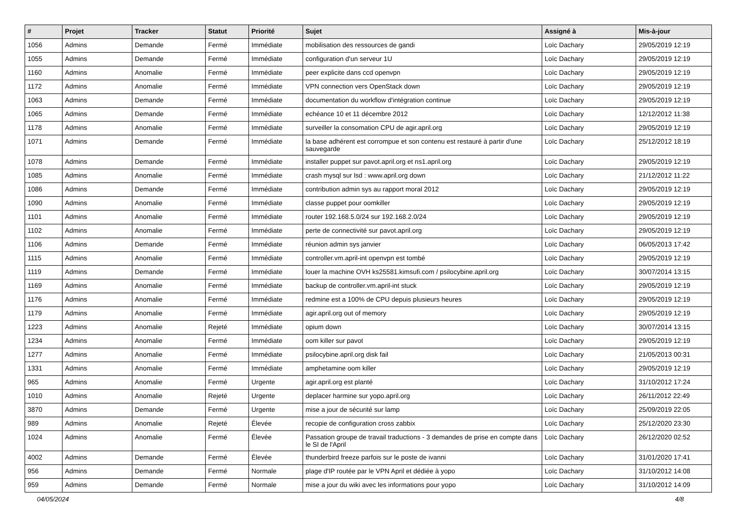| # | Projet | Tracker | Statut | Priorité | Sujet | Assigné à | Mis-à-jour |
| --- | --- | --- | --- | --- | --- | --- | --- |
| 1056 | Admins | Demande | Fermé | Immédiate | mobilisation des ressources de gandi | Loïc Dachary | 29/05/2019 12:19 |
| 1055 | Admins | Demande | Fermé | Immédiate | configuration d'un serveur 1U | Loïc Dachary | 29/05/2019 12:19 |
| 1160 | Admins | Anomalie | Fermé | Immédiate | peer explicite dans ccd openvpn | Loïc Dachary | 29/05/2019 12:19 |
| 1172 | Admins | Anomalie | Fermé | Immédiate | VPN connection vers OpenStack down | Loïc Dachary | 29/05/2019 12:19 |
| 1063 | Admins | Demande | Fermé | Immédiate | documentation du workflow d'intégration continue | Loïc Dachary | 29/05/2019 12:19 |
| 1065 | Admins | Demande | Fermé | Immédiate | echéance 10 et 11 décembre 2012 | Loïc Dachary | 12/12/2012 11:38 |
| 1178 | Admins | Anomalie | Fermé | Immédiate | surveiller la consomation CPU de agir.april.org | Loïc Dachary | 29/05/2019 12:19 |
| 1071 | Admins | Demande | Fermé | Immédiate | la base adhérent est corrompue et son contenu est restauré à partir d'une sauvegarde | Loïc Dachary | 25/12/2012 18:19 |
| 1078 | Admins | Demande | Fermé | Immédiate | installer puppet sur pavot.april.org et ns1.april.org | Loïc Dachary | 29/05/2019 12:19 |
| 1085 | Admins | Anomalie | Fermé | Immédiate | crash mysql sur lsd : www.april.org down | Loïc Dachary | 21/12/2012 11:22 |
| 1086 | Admins | Demande | Fermé | Immédiate | contribution admin sys au rapport moral 2012 | Loïc Dachary | 29/05/2019 12:19 |
| 1090 | Admins | Anomalie | Fermé | Immédiate | classe puppet pour oomkiller | Loïc Dachary | 29/05/2019 12:19 |
| 1101 | Admins | Anomalie | Fermé | Immédiate | router 192.168.5.0/24 sur 192.168.2.0/24 | Loïc Dachary | 29/05/2019 12:19 |
| 1102 | Admins | Anomalie | Fermé | Immédiate | perte de connectivité sur pavot.april.org | Loïc Dachary | 29/05/2019 12:19 |
| 1106 | Admins | Demande | Fermé | Immédiate | réunion admin sys janvier | Loïc Dachary | 06/05/2013 17:42 |
| 1115 | Admins | Anomalie | Fermé | Immédiate | controller.vm.april-int openvpn est tombé | Loïc Dachary | 29/05/2019 12:19 |
| 1119 | Admins | Demande | Fermé | Immédiate | louer la machine OVH ks25581.kimsufi.com / psilocybine.april.org | Loïc Dachary | 30/07/2014 13:15 |
| 1169 | Admins | Anomalie | Fermé | Immédiate | backup de controller.vm.april-int stuck | Loïc Dachary | 29/05/2019 12:19 |
| 1176 | Admins | Anomalie | Fermé | Immédiate | redmine est a 100% de CPU depuis plusieurs heures | Loïc Dachary | 29/05/2019 12:19 |
| 1179 | Admins | Anomalie | Fermé | Immédiate | agir.april.org out of memory | Loïc Dachary | 29/05/2019 12:19 |
| 1223 | Admins | Anomalie | Rejeté | Immédiate | opium down | Loïc Dachary | 30/07/2014 13:15 |
| 1234 | Admins | Anomalie | Fermé | Immédiate | oom killer sur pavot | Loïc Dachary | 29/05/2019 12:19 |
| 1277 | Admins | Anomalie | Fermé | Immédiate | psilocybine.april.org disk fail | Loïc Dachary | 21/05/2013 00:31 |
| 1331 | Admins | Anomalie | Fermé | Immédiate | amphetamine oom killer | Loïc Dachary | 29/05/2019 12:19 |
| 965 | Admins | Anomalie | Fermé | Urgente | agir.april.org est planté | Loïc Dachary | 31/10/2012 17:24 |
| 1010 | Admins | Anomalie | Rejeté | Urgente | deplacer harmine sur yopo.april.org | Loïc Dachary | 26/11/2012 22:49 |
| 3870 | Admins | Demande | Fermé | Urgente | mise a jour de sécurité sur lamp | Loïc Dachary | 25/09/2019 22:05 |
| 989 | Admins | Anomalie | Rejeté | Élevée | recopie de configuration cross zabbix | Loïc Dachary | 25/12/2020 23:30 |
| 1024 | Admins | Anomalie | Fermé | Élevée | Passation groupe de travail traductions - 3 demandes de prise en compte dans le SI de l'April | Loïc Dachary | 26/12/2020 02:52 |
| 4002 | Admins | Demande | Fermé | Élevée | thunderbird freeze parfois sur le poste de ivanni | Loïc Dachary | 31/01/2020 17:41 |
| 956 | Admins | Demande | Fermé | Normale | plage d'IP routée par le VPN April et dédiée à yopo | Loïc Dachary | 31/10/2012 14:08 |
| 959 | Admins | Demande | Fermé | Normale | mise a jour du wiki avec les informations pour yopo | Loïc Dachary | 31/10/2012 14:09 |
04/05/2024 4/8